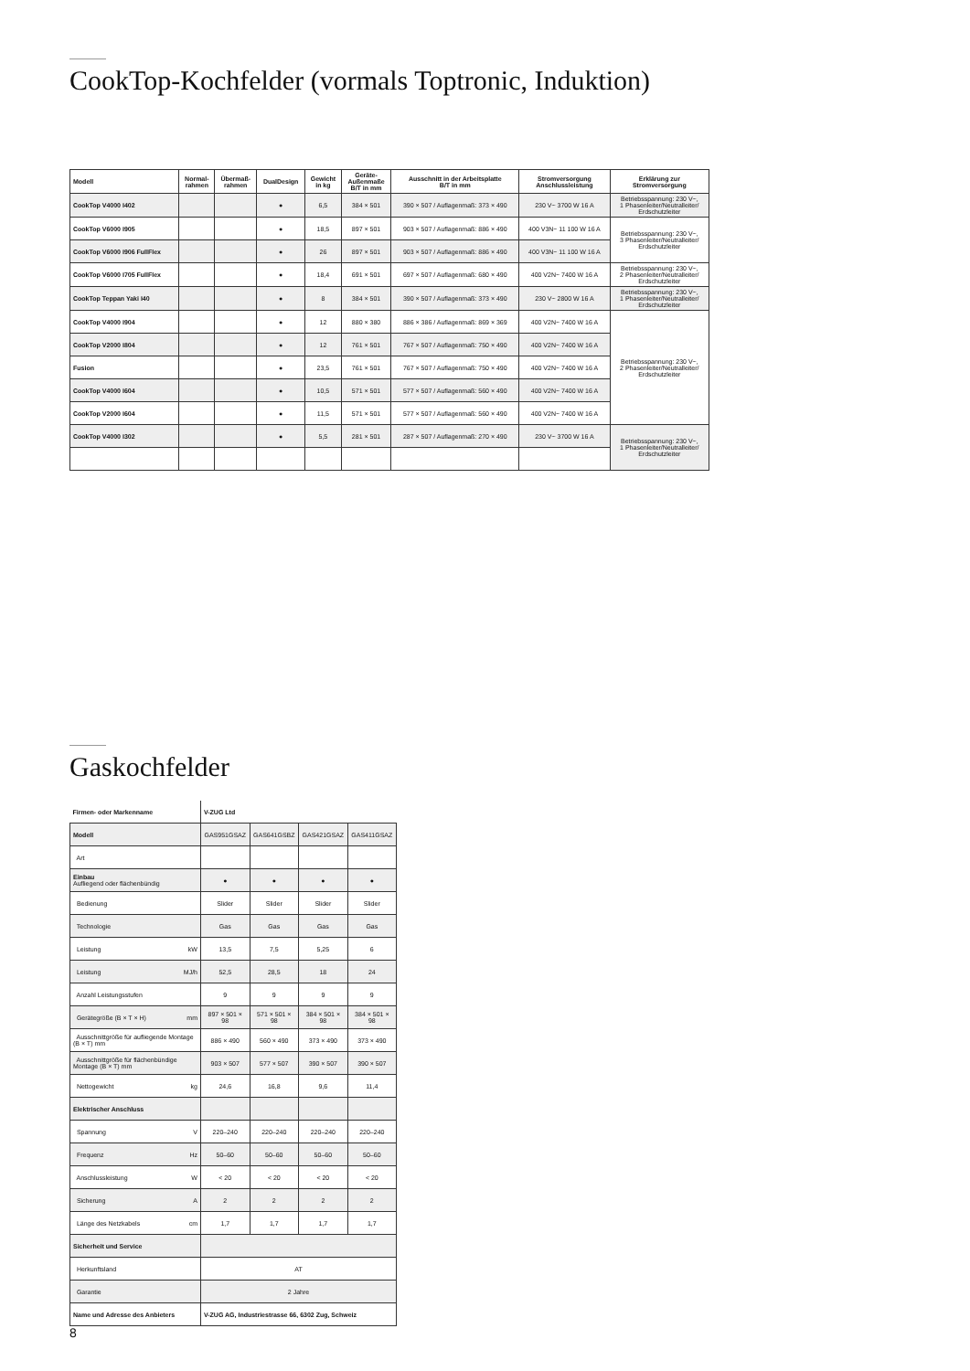CookTop-Kochfelder (vormals Toptronic, Induktion)
| Modell | Normal- rahmen | Übermaß- rahmen | DualDesign | Gewicht in kg | Geräte- Außenmaße B/T in mm | Ausschnitt in der Arbeitsplatte B/T in mm | Stromversorgung Anschlussleistung | Erklärung zur Stromversorgung |
| --- | --- | --- | --- | --- | --- | --- | --- | --- |
| CookTop V4000 I402 | | | ● | 6,5 | 384 × 501 | 390 × 507 / Auflagenmaß: 373 × 490 | 230 V~ 3700 W 16 A | Betriebsspannung: 230 V~, 1 Phasenleiter/Neutralleiter/ Erdschutzleiter |
| CookTop V6000 I905 | | | ● | 18,5 | 897 × 501 | 903 × 507 / Auflagenmaß: 886 × 490 | 400 V3N~ 11 100 W 16 A | Betriebsspannung: 230 V~, 3 Phasenleiter/Neutralleiter/ Erdschutzleiter |
| CookTop V6000 I906 FullFlex | | | ● | 26 | 897 × 501 | 903 × 507 / Auflagenmaß: 886 × 490 | 400 V3N~ 11 100 W 16 A | |
| CookTop V6000 I705 FullFlex | | | ● | 18,4 | 691 × 501 | 697 × 507 / Auflagenmaß: 680 × 490 | 400 V2N~ 7400 W 16 A | Betriebsspannung: 230 V~, 2 Phasenleiter/Neutralleiter/ Erdschutzleiter |
| CookTop Teppan Yaki I40 | | | ● | 8 | 384 × 501 | 390 × 507 / Auflagenmaß: 373 × 490 | 230 V~ 2800 W 16 A | Betriebsspannung: 230 V~, 1 Phasenleiter/Neutralleiter/ Erdschutzleiter |
| CookTop V4000 I904 | | | ● | 12 | 880 × 380 | 886 × 386 / Auflagenmaß: 869 × 369 | 400 V2N~ 7400 W 16 A | Betriebsspannung: 230 V~, 2 Phasenleiter/Neutralleiter/ Erdschutzleiter |
| CookTop V2000 I804 | | | ● | 12 | 761 × 501 | 767 × 507 / Auflagenmaß: 750 × 490 | 400 V2N~ 7400 W 16 A | |
| Fusion | | | ● | 23,5 | 761 × 501 | 767 × 507 / Auflagenmaß: 750 × 490 | 400 V2N~ 7400 W 16 A | |
| CookTop V4000 I604 | | | ● | 10,5 | 571 × 501 | 577 × 507 / Auflagenmaß: 560 × 490 | 400 V2N~ 7400 W 16 A | |
| CookTop V2000 I604 | | | ● | 11,5 | 571 × 501 | 577 × 507 / Auflagenmaß: 560 × 490 | 400 V2N~ 7400 W 16 A | |
| CookTop V4000 I302 | | | ● | 5,5 | 281 × 501 | 287 × 507 / Auflagenmaß: 270 × 490 | 230 V~ 3700 W 16 A | Betriebsspannung: 230 V~, 1 Phasenleiter/Neutralleiter/ Erdschutzleiter |
Gaskochfelder
| Firmen- oder Markenname | V-ZUG Ltd | | | |
| Modell | GAS951GSAZ | GAS641GSBZ | GAS421GSAZ | GAS411GSAZ |
| Art | | | | |
| Einbau Aufliegend oder flächenbündig | ● | ● | ● | ● |
| Bedienung | Slider | Slider | Slider | Slider |
| Technologie | Gas | Gas | Gas | Gas |
| Leistung kW | 13,5 | 7,5 | 5,25 | 6 |
| Leistung MJ/h | 52,5 | 28,5 | 18 | 24 |
| Anzahl Leistungsstufen | 9 | 9 | 9 | 9 |
| Gerätegröße (B × T × H) mm | 897 × 501 × 98 | 571 × 501 × 98 | 384 × 501 × 98 | 384 × 501 × 98 |
| Ausschnittgröße für aufliegende Montage (B × T) mm | 886 × 490 | 560 × 490 | 373 × 490 | 373 × 490 |
| Ausschnittgröße für flächenbündige Montage (B × T) mm | 903 × 507 | 577 × 507 | 390 × 507 | 390 × 507 |
| Nettogewicht kg | 24,6 | 16,8 | 9,6 | 11,4 |
| Elektrischer Anschluss | | | | |
| Spannung V | 220–240 | 220–240 | 220–240 | 220–240 |
| Frequenz Hz | 50–60 | 50–60 | 50–60 | 50–60 |
| Anschlussleistung W | < 20 | < 20 | < 20 | < 20 |
| Sicherung A | 2 | 2 | 2 | 2 |
| Länge des Netzkabels cm | 1,7 | 1,7 | 1,7 | 1,7 |
| Sicherheit und Service | | | | |
| Herkunftsland | AT | | | |
| Garantie | 2 Jahre | | | |
| Name und Adresse des Anbieters | V-ZUG AG, Industriestrasse 66, 6302 Zug, Schweiz | | | |
8